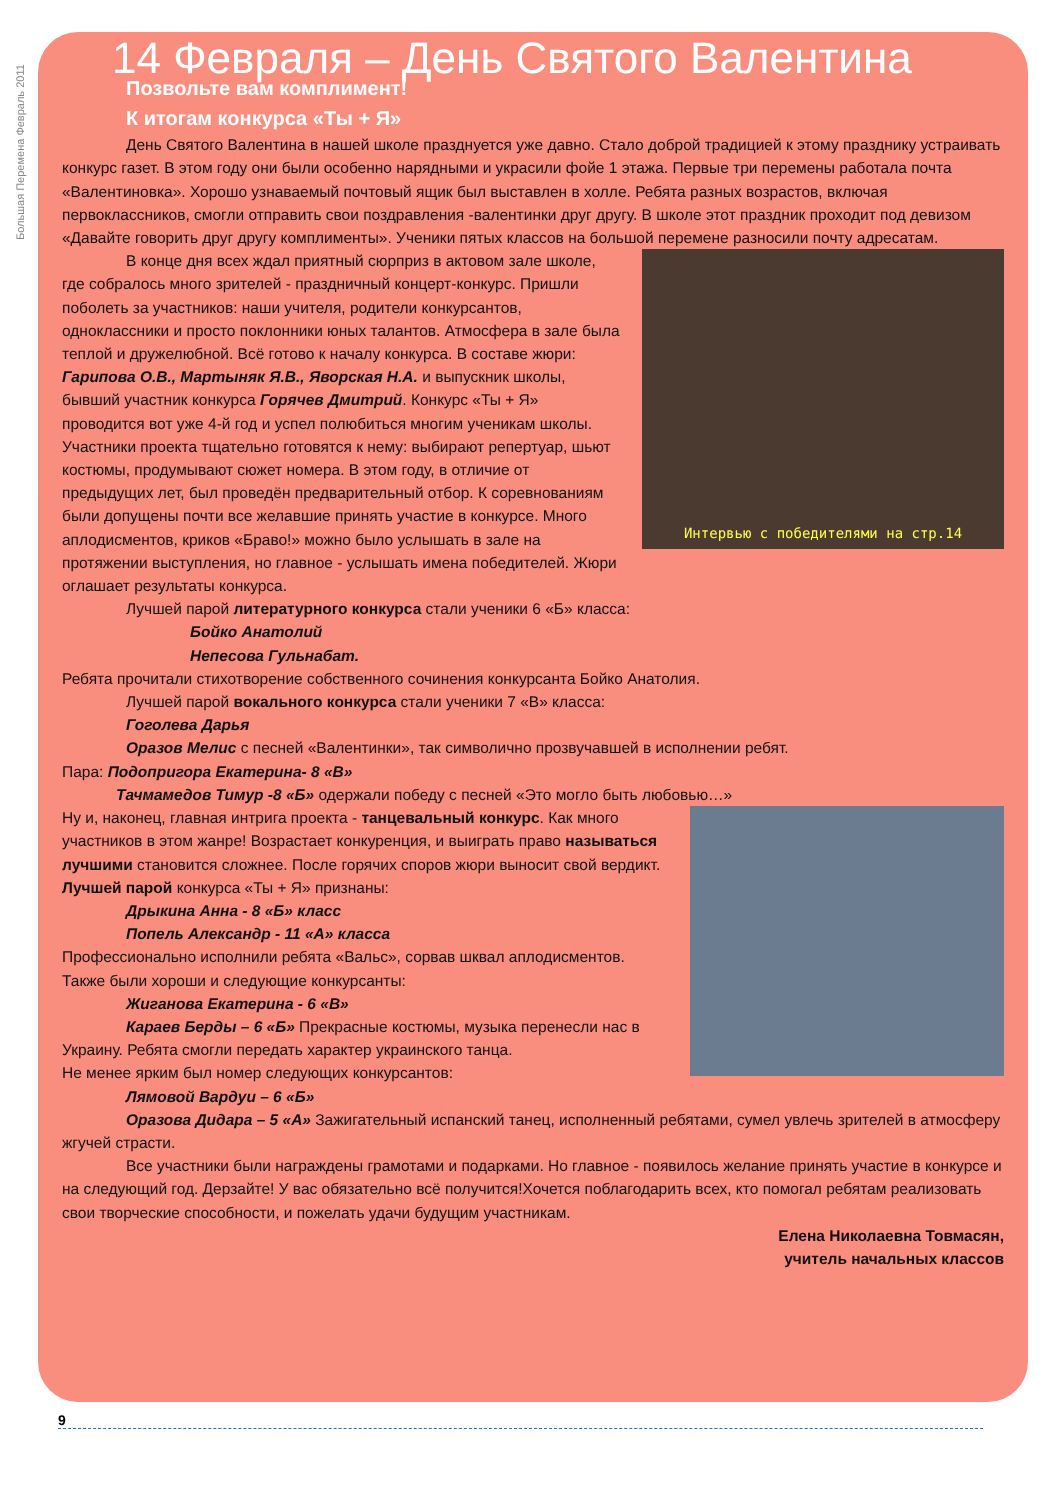Большая Перемена Февраль 2011
14 Февраля – День Святого Валентина
Позвольте вам комплимент!
К итогам конкурса «Ты + Я»
День Святого Валентина в нашей школе празднуется уже давно. Стало доброй традицией к этому празднику устраивать конкурс газет. В этом году они были особенно нарядными и украсили фойе 1 этажа. Первые три перемены работала почта «Валентиновка». Хорошо узнаваемый почтовый ящик был выставлен в холле. Ребята разных возрастов, включая первоклассников, смогли отправить свои поздравления -валентинки друг другу. В школе этот праздник проходит под девизом «Давайте говорить друг другу комплименты». Ученики пятых классов на большой перемене разносили почту адресатам.
Интервью с победителями на стр.14
В конце дня всех ждал приятный сюрприз в актовом зале школе, где собралось много зрителей - праздничный концерт-конкурс. Пришли поболеть за участников: наши учителя, родители конкурсантов, одноклассники и просто поклонники юных талантов. Атмосфера в зале была теплой и дружелюбной. Всё готово к началу конкурса. В составе жюри: Гарипова О.В., Мартыняк Я.В., Яворская Н.А. и выпускник школы, бывший участник конкурса Горячев Дмитрий. Конкурс «Ты + Я» проводится вот уже 4-й год и успел полюбиться многим ученикам школы. Участники проекта тщательно готовятся к нему: выбирают репертуар, шьют костюмы, продумывают сюжет номера. В этом году, в отличие от предыдущих лет, был проведён предварительный отбор. К соревнованиям были допущены почти все желавшие принять участие в конкурсе. Много аплодисментов, криков «Браво!» можно было услышать в зале на протяжении выступления, но главное - услышать имена победителей. Жюри оглашает результаты конкурса.
Лучшей парой литературного конкурса стали ученики 6 «Б» класса:
Бойко Анатолий
Непесова Гульнабат.
Ребята прочитали стихотворение собственного сочинения конкурсанта Бойко Анатолия.
Лучшей парой вокального конкурса стали ученики 7 «В» класса:
Гоголева Дарья
Оразов Мелис с песней «Валентинки», так символично прозвучавшей в исполнении ребят.
Пара: Подопригора Екатерина- 8 «В»
Тачмамедов Тимур -8 «Б» одержали победу с песней «Это могло быть любовью…»
Ну и, наконец, главная интрига проекта - танцевальный конкурс. Как много участников в этом жанре! Возрастает конкуренция, и выиграть право называться лучшими становится сложнее. После горячих споров жюри выносит свой вердикт.
Лучшей парой конкурса «Ты + Я» признаны:
Дрыкина Анна - 8 «Б» класс
Попель Александр - 11 «А» класса
Профессионально исполнили ребята «Вальс», сорвав шквал аплодисментов.
Также были хороши и следующие конкурсанты:
Жиганова Екатерина - 6 «В»
Караев Берды – 6 «Б» Прекрасные костюмы, музыка перенесли нас в Украину. Ребята смогли передать характер украинского танца.
Не менее ярким был номер следующих конкурсантов:
Лямовой Вардуи – 6 «Б»
Оразова Дидара – 5 «А» Зажигательный испанский танец, исполненный ребятами, сумел увлечь зрителей в атмосферу жгучей страсти.
Все участники были награждены грамотами и подарками. Но главное - появилось желание принять участие в конкурсе и на следующий год. Дерзайте! У вас обязательно всё получится!Хочется поблагодарить всех, кто помогал ребятам реализовать свои творческие способности, и пожелать удачи будущим участникам.
Елена Николаевна Товмасян,
учитель начальных классов
9